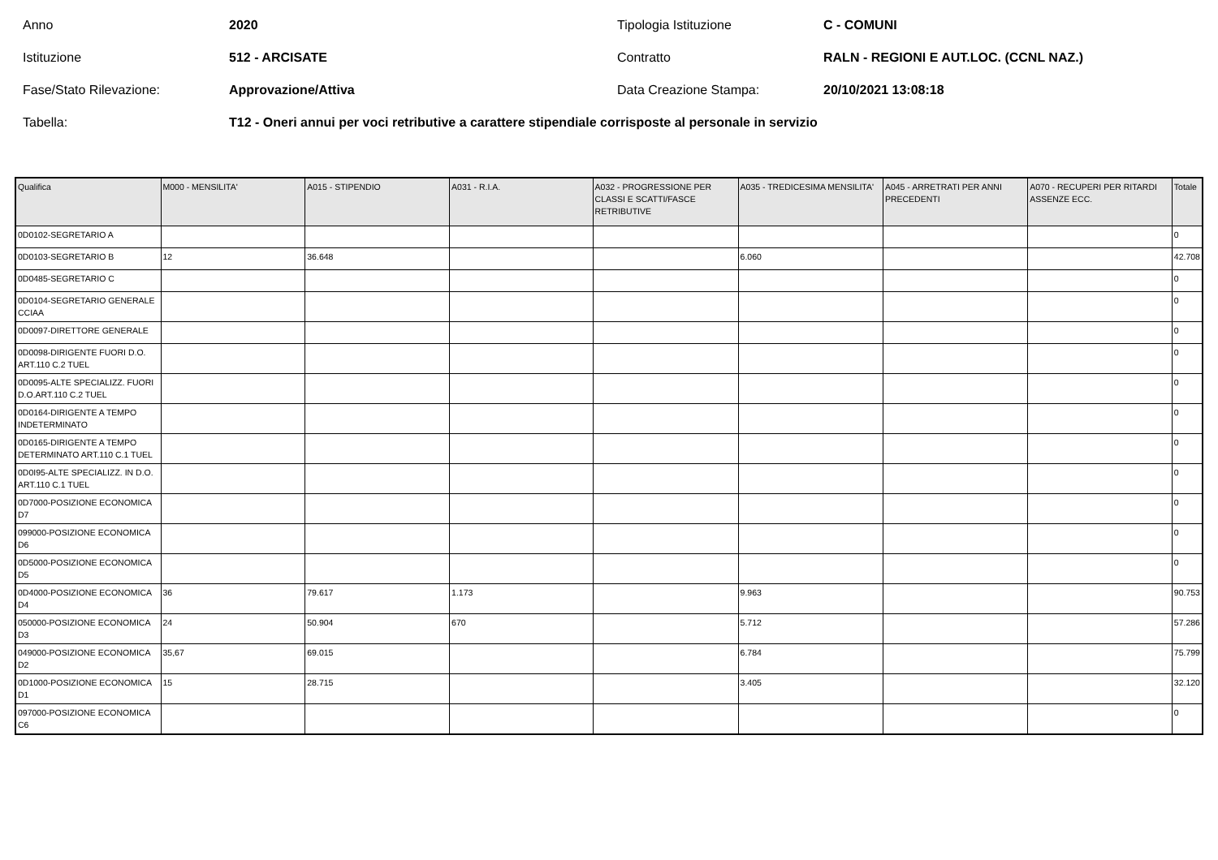Anno
2020
Tipologia Istituzione
C - COMUNI
Istituzione
512 - ARCISATE
Contratto
RALN - REGIONI E AUT.LOC. (CCNL NAZ.)
Fase/Stato Rilevazione:
Approvazione/Attiva
Data Creazione Stampa:
20/10/2021 13:08:18
Tabella:
T12 - Oneri annui per voci retributive a carattere stipendiale corrisposte al personale in servizio
| Qualifica | M000 - MENSILITA' | A015 - STIPENDIO | A031 - R.I.A. | A032 - PROGRESSIONE PER CLASSI E SCATTI/FASCE RETRIBUTIVE | A035 - TREDICESIMA MENSILITA' | A045 - ARRETRATI PER ANNI PRECEDENTI | A070 - RECUPERI PER RITARDI ASSENZE ECC. | Totale |
| --- | --- | --- | --- | --- | --- | --- | --- | --- |
| 0D0102-SEGRETARIO A | | | | | | | | 0 |
| 0D0103-SEGRETARIO B | 12 | 36.648 | | | 6.060 | | | 42.708 |
| 0D0485-SEGRETARIO C | | | | | | | | 0 |
| 0D0104-SEGRETARIO GENERALE CCIAA | | | | | | | | 0 |
| 0D0097-DIRETTORE GENERALE | | | | | | | | 0 |
| 0D0098-DIRIGENTE FUORI D.O. ART.110 C.2 TUEL | | | | | | | | 0 |
| 0D0095-ALTE SPECIALIZZ. FUORI D.O.ART.110 C.2 TUEL | | | | | | | | 0 |
| 0D0164-DIRIGENTE A TEMPO INDETERMINATO | | | | | | | | 0 |
| 0D0165-DIRIGENTE A TEMPO DETERMINATO ART.110 C.1 TUEL | | | | | | | | 0 |
| 0D0I95-ALTE SPECIALIZZ. IN D.O. ART.110 C.1 TUEL | | | | | | | | 0 |
| 0D7000-POSIZIONE ECONOMICA D7 | | | | | | | | 0 |
| 099000-POSIZIONE ECONOMICA D6 | | | | | | | | 0 |
| 0D5000-POSIZIONE ECONOMICA D5 | | | | | | | | 0 |
| 0D4000-POSIZIONE ECONOMICA D4 | 36 | 79.617 | 1.173 | | 9.963 | | | 90.753 |
| 050000-POSIZIONE ECONOMICA D3 | 24 | 50.904 | 670 | | 5.712 | | | 57.286 |
| 049000-POSIZIONE ECONOMICA D2 | 35,67 | 69.015 | | | 6.784 | | | 75.799 |
| 0D1000-POSIZIONE ECONOMICA D1 | 15 | 28.715 | | | 3.405 | | | 32.120 |
| 097000-POSIZIONE ECONOMICA C6 | | | | | | | | 0 |